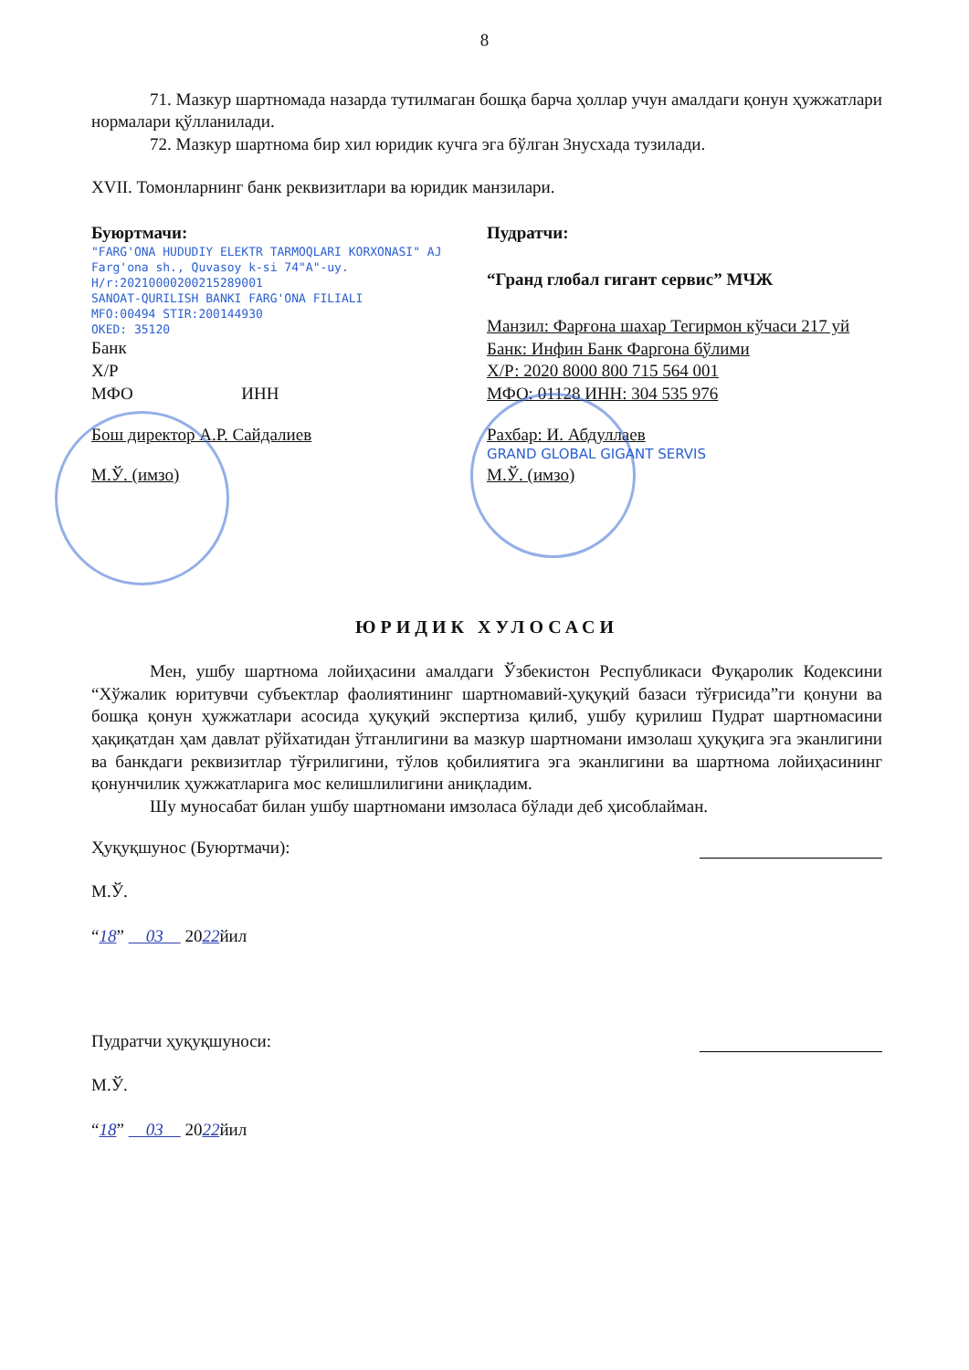8
71. Мазкур шартномада назарда тутилмаган бошқа барча ҳоллар учун амалдаги қонун ҳужжатлари нормалари қўлланилади.
72. Мазкур шартнома бир хил юридик кучга эга бўлган 3нусхада тузилади.
XVII. Томонларнинг банк реквизитлари ва юридик манзилари.
Буюртмачи:
"FARG'ONA HUDUDIY ELEKTR TARMOQLARI KORXONASI" AJ
Farg'ona sh., Quvasoy k-si 74"A"-uy.
H/r:20210000200215289001
SANOAT-QURILISH BANKI FARG'ONA FILIALI
MFO:00494 STIR:200144930
OKED: 35120
Банк
Х/Р
МФО ИНН
Бош директор А.Р. Сайдалиев
М.Ў. (имзо)
Пудратчи:
“Гранд глобал гигант сервис” МЧЖ
Манзил: Фарғона шахар Тегирмон кўчаси 217 уй
Банк: Инфин Банк Фаргона бўлими
Х/Р: 2020 8000 800 715 564 001
МФО: 01128 ИНН: 304 535 976
Рахбар: И. Абдуллаев
GRAND GLOBAL GIGANT SERVIS
М.Ў. (имзо)
ЮРИДИК ХУЛОСАСИ
Мен, ушбу шартнома лойиҳасини амалдаги Ўзбекистон Республикаси Фуқаролик Кодексини “Хўжалик юритувчи субъектлар фаолиятининг шартномавий-ҳуқуқий базаси тўғрисида”ги қонуни ва бошқа қонун ҳужжатлари асосида ҳуқуқий экспертиза қилиб, ушбу қурилиш Пудрат шартномасини ҳақиқатдан ҳам давлат рўйхатидан ўтганлигини ва мазкур шартномани имзолаш ҳуқуқига эга эканлигини ва банкдаги реквизитлар тўғрилигини, тўлов қобилиятига эга эканлигини ва шартнома лойиҳасининг қонунчилик ҳужжатларига мос келишлилигини аниқладим.
Шу муносабат билан ушбу шартномани имзоласа бўлади деб ҳисоблайман.
Ҳуқуқшунос (Буюртмачи):
М.Ў.
“18” 03 2022йил
Пудратчи ҳуқуқшуноси:
М.Ў.
“18” 03 2022йил